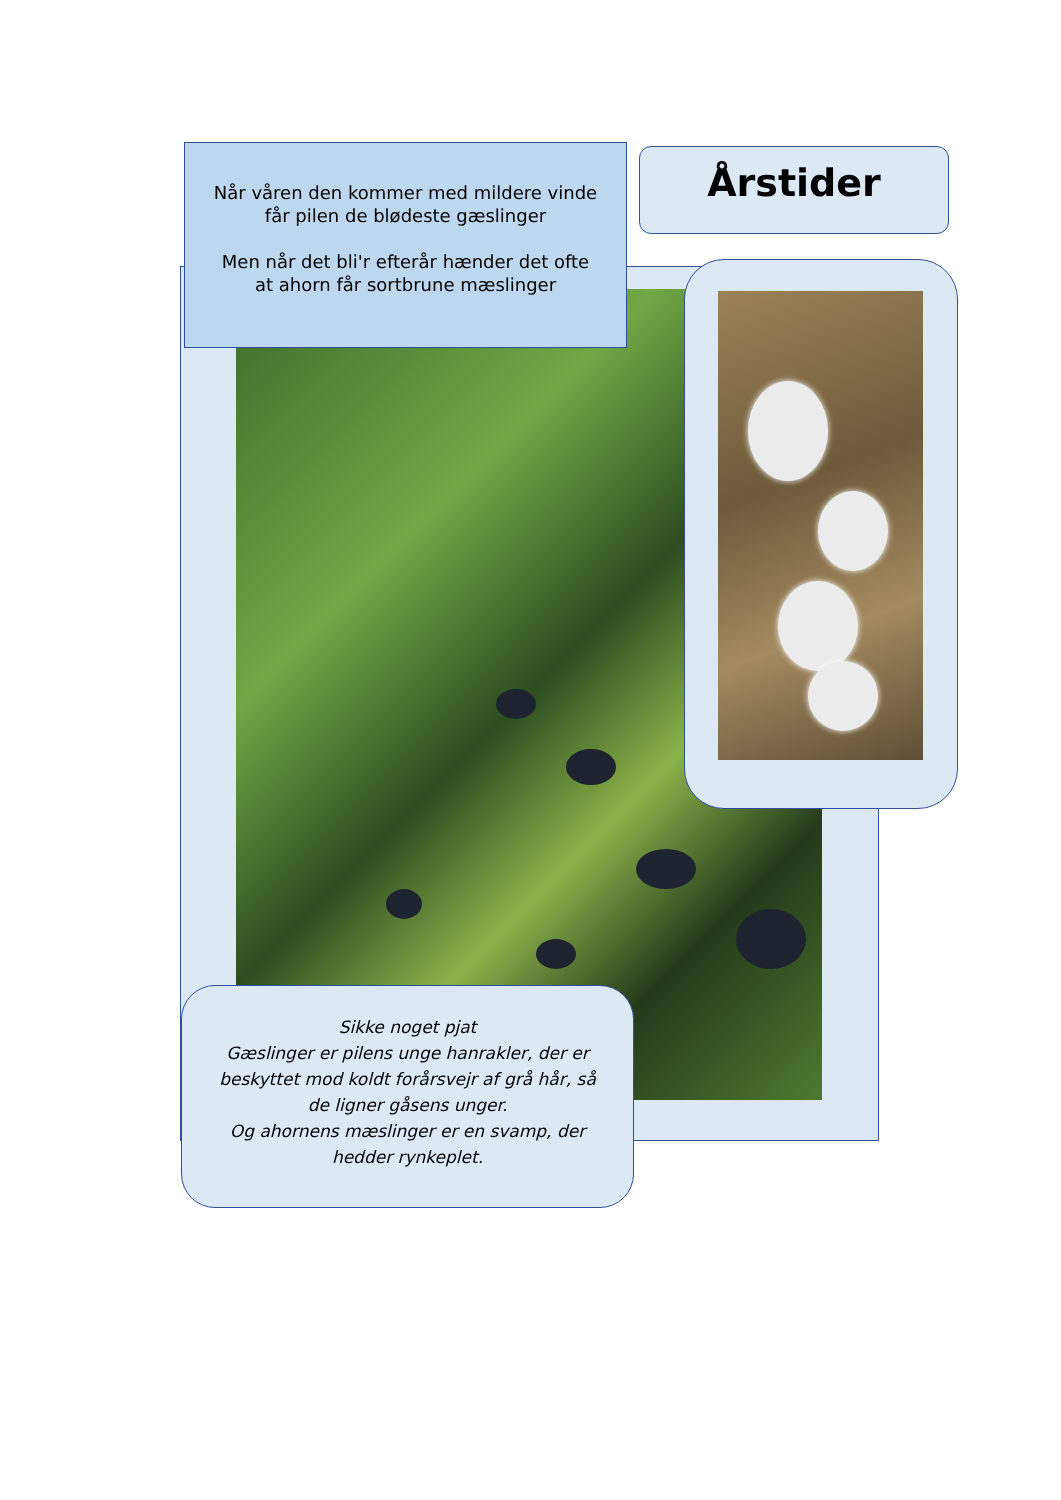Når våren den kommer med mildere vinde
får pilen de blødeste gæslinger
Men når det bli'r efterår hænder det ofte
at ahorn får sortbrune mæslinger
Årstider
Sikke noget pjat
Gæslinger er pilens unge hanrakler, der er beskyttet mod koldt forårsvejr af grå hår, så de ligner gåsens unger.
Og ahornens mæslinger er en svamp, der hedder rynkeplet.